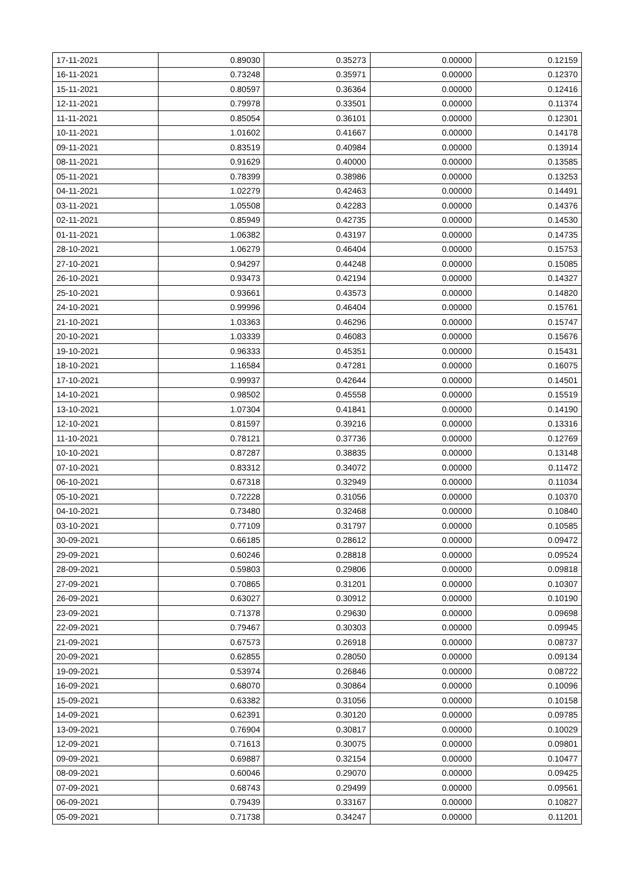| 17-11-2021 | 0.89030 | 0.35273 | 0.00000 | 0.12159 |
| 16-11-2021 | 0.73248 | 0.35971 | 0.00000 | 0.12370 |
| 15-11-2021 | 0.80597 | 0.36364 | 0.00000 | 0.12416 |
| 12-11-2021 | 0.79978 | 0.33501 | 0.00000 | 0.11374 |
| 11-11-2021 | 0.85054 | 0.36101 | 0.00000 | 0.12301 |
| 10-11-2021 | 1.01602 | 0.41667 | 0.00000 | 0.14178 |
| 09-11-2021 | 0.83519 | 0.40984 | 0.00000 | 0.13914 |
| 08-11-2021 | 0.91629 | 0.40000 | 0.00000 | 0.13585 |
| 05-11-2021 | 0.78399 | 0.38986 | 0.00000 | 0.13253 |
| 04-11-2021 | 1.02279 | 0.42463 | 0.00000 | 0.14491 |
| 03-11-2021 | 1.05508 | 0.42283 | 0.00000 | 0.14376 |
| 02-11-2021 | 0.85949 | 0.42735 | 0.00000 | 0.14530 |
| 01-11-2021 | 1.06382 | 0.43197 | 0.00000 | 0.14735 |
| 28-10-2021 | 1.06279 | 0.46404 | 0.00000 | 0.15753 |
| 27-10-2021 | 0.94297 | 0.44248 | 0.00000 | 0.15085 |
| 26-10-2021 | 0.93473 | 0.42194 | 0.00000 | 0.14327 |
| 25-10-2021 | 0.93661 | 0.43573 | 0.00000 | 0.14820 |
| 24-10-2021 | 0.99996 | 0.46404 | 0.00000 | 0.15761 |
| 21-10-2021 | 1.03363 | 0.46296 | 0.00000 | 0.15747 |
| 20-10-2021 | 1.03339 | 0.46083 | 0.00000 | 0.15676 |
| 19-10-2021 | 0.96333 | 0.45351 | 0.00000 | 0.15431 |
| 18-10-2021 | 1.16584 | 0.47281 | 0.00000 | 0.16075 |
| 17-10-2021 | 0.99937 | 0.42644 | 0.00000 | 0.14501 |
| 14-10-2021 | 0.98502 | 0.45558 | 0.00000 | 0.15519 |
| 13-10-2021 | 1.07304 | 0.41841 | 0.00000 | 0.14190 |
| 12-10-2021 | 0.81597 | 0.39216 | 0.00000 | 0.13316 |
| 11-10-2021 | 0.78121 | 0.37736 | 0.00000 | 0.12769 |
| 10-10-2021 | 0.87287 | 0.38835 | 0.00000 | 0.13148 |
| 07-10-2021 | 0.83312 | 0.34072 | 0.00000 | 0.11472 |
| 06-10-2021 | 0.67318 | 0.32949 | 0.00000 | 0.11034 |
| 05-10-2021 | 0.72228 | 0.31056 | 0.00000 | 0.10370 |
| 04-10-2021 | 0.73480 | 0.32468 | 0.00000 | 0.10840 |
| 03-10-2021 | 0.77109 | 0.31797 | 0.00000 | 0.10585 |
| 30-09-2021 | 0.66185 | 0.28612 | 0.00000 | 0.09472 |
| 29-09-2021 | 0.60246 | 0.28818 | 0.00000 | 0.09524 |
| 28-09-2021 | 0.59803 | 0.29806 | 0.00000 | 0.09818 |
| 27-09-2021 | 0.70865 | 0.31201 | 0.00000 | 0.10307 |
| 26-09-2021 | 0.63027 | 0.30912 | 0.00000 | 0.10190 |
| 23-09-2021 | 0.71378 | 0.29630 | 0.00000 | 0.09698 |
| 22-09-2021 | 0.79467 | 0.30303 | 0.00000 | 0.09945 |
| 21-09-2021 | 0.67573 | 0.26918 | 0.00000 | 0.08737 |
| 20-09-2021 | 0.62855 | 0.28050 | 0.00000 | 0.09134 |
| 19-09-2021 | 0.53974 | 0.26846 | 0.00000 | 0.08722 |
| 16-09-2021 | 0.68070 | 0.30864 | 0.00000 | 0.10096 |
| 15-09-2021 | 0.63382 | 0.31056 | 0.00000 | 0.10158 |
| 14-09-2021 | 0.62391 | 0.30120 | 0.00000 | 0.09785 |
| 13-09-2021 | 0.76904 | 0.30817 | 0.00000 | 0.10029 |
| 12-09-2021 | 0.71613 | 0.30075 | 0.00000 | 0.09801 |
| 09-09-2021 | 0.69887 | 0.32154 | 0.00000 | 0.10477 |
| 08-09-2021 | 0.60046 | 0.29070 | 0.00000 | 0.09425 |
| 07-09-2021 | 0.68743 | 0.29499 | 0.00000 | 0.09561 |
| 06-09-2021 | 0.79439 | 0.33167 | 0.00000 | 0.10827 |
| 05-09-2021 | 0.71738 | 0.34247 | 0.00000 | 0.11201 |